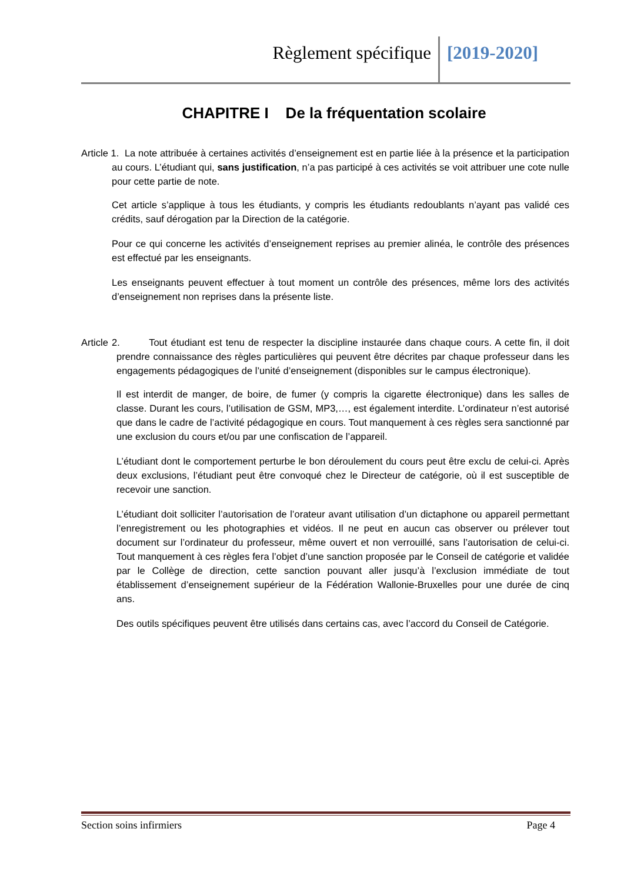Règlement spécifique [2019-2020]
CHAPITRE I De la fréquentation scolaire
Article 1. La note attribuée à certaines activités d’enseignement est en partie liée à la présence et la participation au cours. L’étudiant qui, sans justification, n’a pas participé à ces activités se voit attribuer une cote nulle pour cette partie de note.
Cet article s’applique à tous les étudiants, y compris les étudiants redoublants n’ayant pas validé ces crédits, sauf dérogation par la Direction de la catégorie.
Pour ce qui concerne les activités d’enseignement reprises au premier alinéa, le contrôle des présences est effectué par les enseignants.
Les enseignants peuvent effectuer à tout moment un contrôle des présences, même lors des activités d’enseignement non reprises dans la présente liste.
Article 2. Tout étudiant est tenu de respecter la discipline instaurée dans chaque cours. A cette fin, il doit prendre connaissance des règles particulières qui peuvent être décrites par chaque professeur dans les engagements pédagogiques de l’unité d’enseignement (disponibles sur le campus électronique).
Il est interdit de manger, de boire, de fumer (y compris la cigarette électronique) dans les salles de classe. Durant les cours, l’utilisation de GSM, MP3,…, est également interdite. L’ordinateur n’est autorisé que dans le cadre de l’activité pédagogique en cours. Tout manquement à ces règles sera sanctionné par une exclusion du cours et/ou par une confiscation de l’appareil.
L’étudiant dont le comportement perturbe le bon déroulement du cours peut être exclu de celui-ci. Après deux exclusions, l’étudiant peut être convoqué chez le Directeur de catégorie, où il est susceptible de recevoir une sanction.
L’étudiant doit solliciter l’autorisation de l’orateur avant utilisation d’un dictaphone ou appareil permettant l’enregistrement ou les photographies et vidéos. Il ne peut en aucun cas observer ou prélever tout document sur l’ordinateur du professeur, même ouvert et non verrouillé, sans l’autorisation de celui-ci. Tout manquement à ces règles fera l’objet d’une sanction proposée par le Conseil de catégorie et validée par le Collège de direction, cette sanction pouvant aller jusqu’à l’exclusion immédiate de tout établissement d’enseignement supérieur de la Fédération Wallonie-Bruxelles pour une durée de cinq ans.
Des outils spécifiques peuvent être utilisés dans certains cas, avec l’accord du Conseil de Catégorie.
Section soins infirmiers Page 4